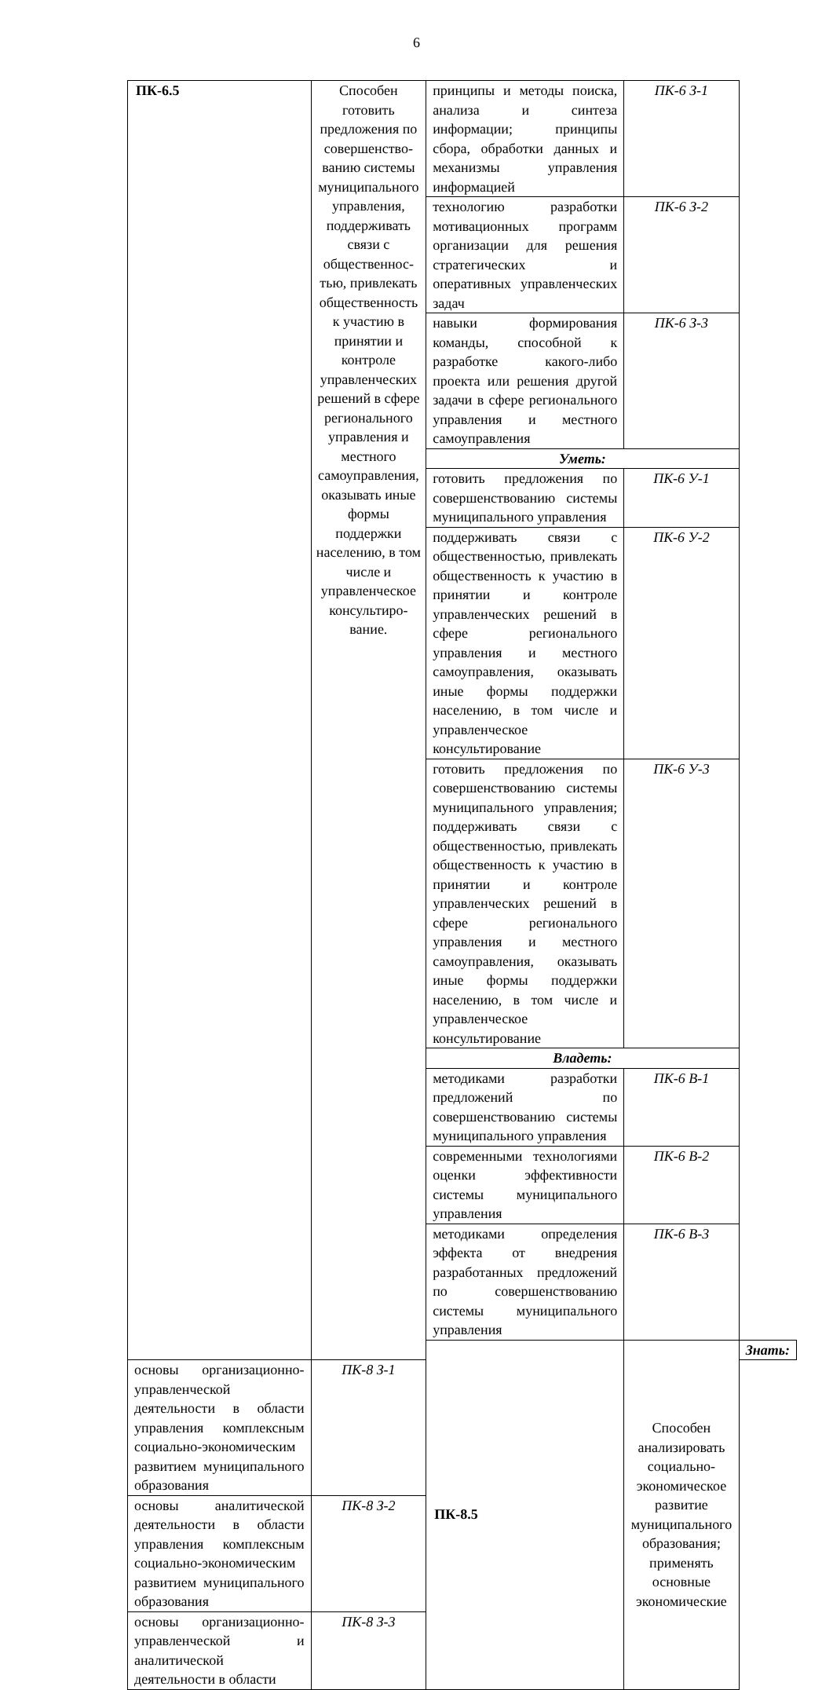6
| ПК-6.5 | Способен готовить предложения по совершенство-ванию системы муниципального управления, поддерживать связи с общественнос-тью, привлекать общественность к участию в принятии и контроле управленческих решений в сфере регионального управления и местного самоуправления, оказывать иные формы поддержки населению, в том числе и управленческое консультиро-вание. | принципы и методы поиска, анализа и синтеза информации; принципы сбора, обработки данных и механизмы управления информацией | ПК-6 З-1 | |
| | | технологию разработки мотивационных программ организации для решения стратегических и оперативных управленческих задач | ПК-6 З-2 | |
| | | навыки формирования команды, способной к разработке какого-либо проекта или решения другой задачи в сфере регионального управления и местного самоуправления | ПК-6 З-3 | |
| | | Уметь: | | |
| | | готовить предложения по совершенствованию системы муниципального управления | ПК-6 У-1 | |
| | | поддерживать связи с общественностью, привлекать общественность к участию в принятии и контроле управленческих решений в сфере регионального управления и местного самоуправления, оказывать иные формы поддержки населению, в том числе и управленческое консультирование | ПК-6 У-2 | |
| | | готовить предложения по совершенствованию системы муниципального управления; поддерживать связи с общественностью, привлекать общественность к участию в принятии и контроле управленческих решений в сфере регионального управления и местного самоуправления, оказывать иные формы поддержки населению, в том числе и управленческое консультирование | ПК-6 У-3 | |
| | | Владеть: | | |
| | | методиками разработки предложений по совершенствованию системы муниципального управления | ПК-6 В-1 | |
| | | современными технологиями оценки эффективности системы муниципального управления | ПК-6 В-2 | |
| | | методиками определения эффекта от внедрения разработанных предложений по совершенствованию системы муниципального управления | ПК-6 В-3 | |
| | | ПК-8.5 | Способен анализировать социально-экономическое развитие муниципального образования; применять основные экономические | Знать: |
| основы организационно-управленческой деятельности в области управления комплексным социально-экономическим развитием муниципального образования | ПК-8 З-1 | | | |
| основы аналитической деятельности в области управления комплексным социально-экономическим развитием муниципального образования | ПК-8 З-2 | | | |
| основы организационно-управленческой и аналитической деятельности в области | ПК-8 З-3 | | | |